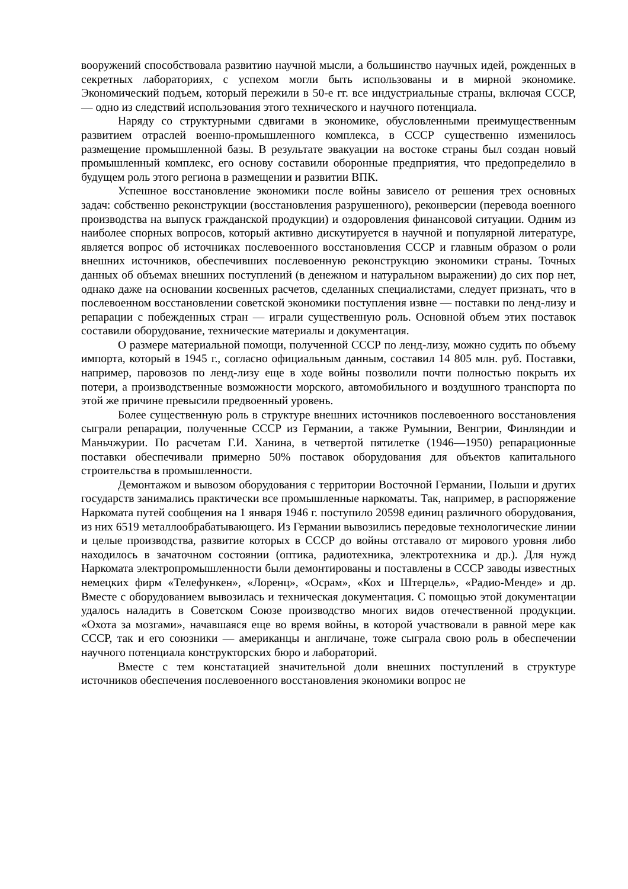вооружений способствовала развитию научной мысли, а большинство научных идей, рожденных в секретных лабораториях, с успехом могли быть использованы и в мирной экономике. Экономический подъем, который пережили в 50-е гг. все индустриальные страны, включая СССР, — одно из следствий использования этого технического и научного потенциала.
Наряду со структурными сдвигами в экономике, обусловленными преимущественным развитием отраслей военно-промышленного комплекса, в СССР существенно изменилось размещение промышленной базы. В результате эвакуации на востоке страны был создан новый промышленный комплекс, его основу составили оборонные предприятия, что предопределило в будущем роль этого региона в размещении и развитии ВПК.
Успешное восстановление экономики после войны зависело от решения трех основных задач: собственно реконструкции (восстановления разрушенного), реконверсии (перевода военного производства на выпуск гражданской продукции) и оздоровления финансовой ситуации. Одним из наиболее спорных вопросов, который активно дискутируется в научной и популярной литературе, является вопрос об источниках послевоенного восстановления СССР и главным образом о роли внешних источников, обеспечивших послевоенную реконструкцию экономики страны. Точных данных об объемах внешних поступлений (в денежном и натуральном выражении) до сих пор нет, однако даже на основании косвенных расчетов, сделанных специалистами, следует признать, что в послевоенном восстановлении советской экономики поступления извне — поставки по ленд-лизу и репарации с побежденных стран — играли существенную роль. Основной объем этих поставок составили оборудование, технические материалы и документация.
О размере материальной помощи, полученной СССР по ленд-лизу, можно судить по объему импорта, который в 1945 г., согласно официальным данным, составил 14 805 млн. руб. Поставки, например, паровозов по ленд-лизу еще в ходе войны позволили почти полностью покрыть их потери, а производственные возможности морского, автомобильного и воздушного транспорта по этой же причине превысили предвоенный уровень.
Более существенную роль в структуре внешних источников послевоенного восстановления сыграли репарации, полученные СССР из Германии, а также Румынии, Венгрии, Финляндии и Маньчжурии. По расчетам Г.И. Ханина, в четвертой пятилетке (1946—1950) репарационные поставки обеспечивали примерно 50% поставок оборудования для объектов капитального строительства в промышленности.
Демонтажом и вывозом оборудования с территории Восточной Германии, Польши и других государств занимались практически все промышленные наркоматы. Так, например, в распоряжение Наркомата путей сообщения на 1 января 1946 г. поступило 20598 единиц различного оборудования, из них 6519 металлообрабатывающего. Из Германии вывозились передовые технологические линии и целые производства, развитие которых в СССР до войны отставало от мирового уровня либо находилось в зачаточном состоянии (оптика, радиотехника, электротехника и др.). Для нужд Наркомата электропромышленности были демонтированы и поставлены в СССР заводы известных немецких фирм «Телефункен», «Лоренц», «Осрам», «Кох и Штерцель», «Радио-Менде» и др. Вместе с оборудованием вывозилась и техническая документация. С помощью этой документации удалось наладить в Советском Союзе производство многих видов отечественной продукции. «Охота за мозгами», начавшаяся еще во время войны, в которой участвовали в равной мере как СССР, так и его союзники — американцы и англичане, тоже сыграла свою роль в обеспечении научного потенциала конструкторских бюро и лабораторий.
Вместе с тем констатацией значительной доли внешних поступлений в структуре источников обеспечения послевоенного восстановления экономики вопрос не